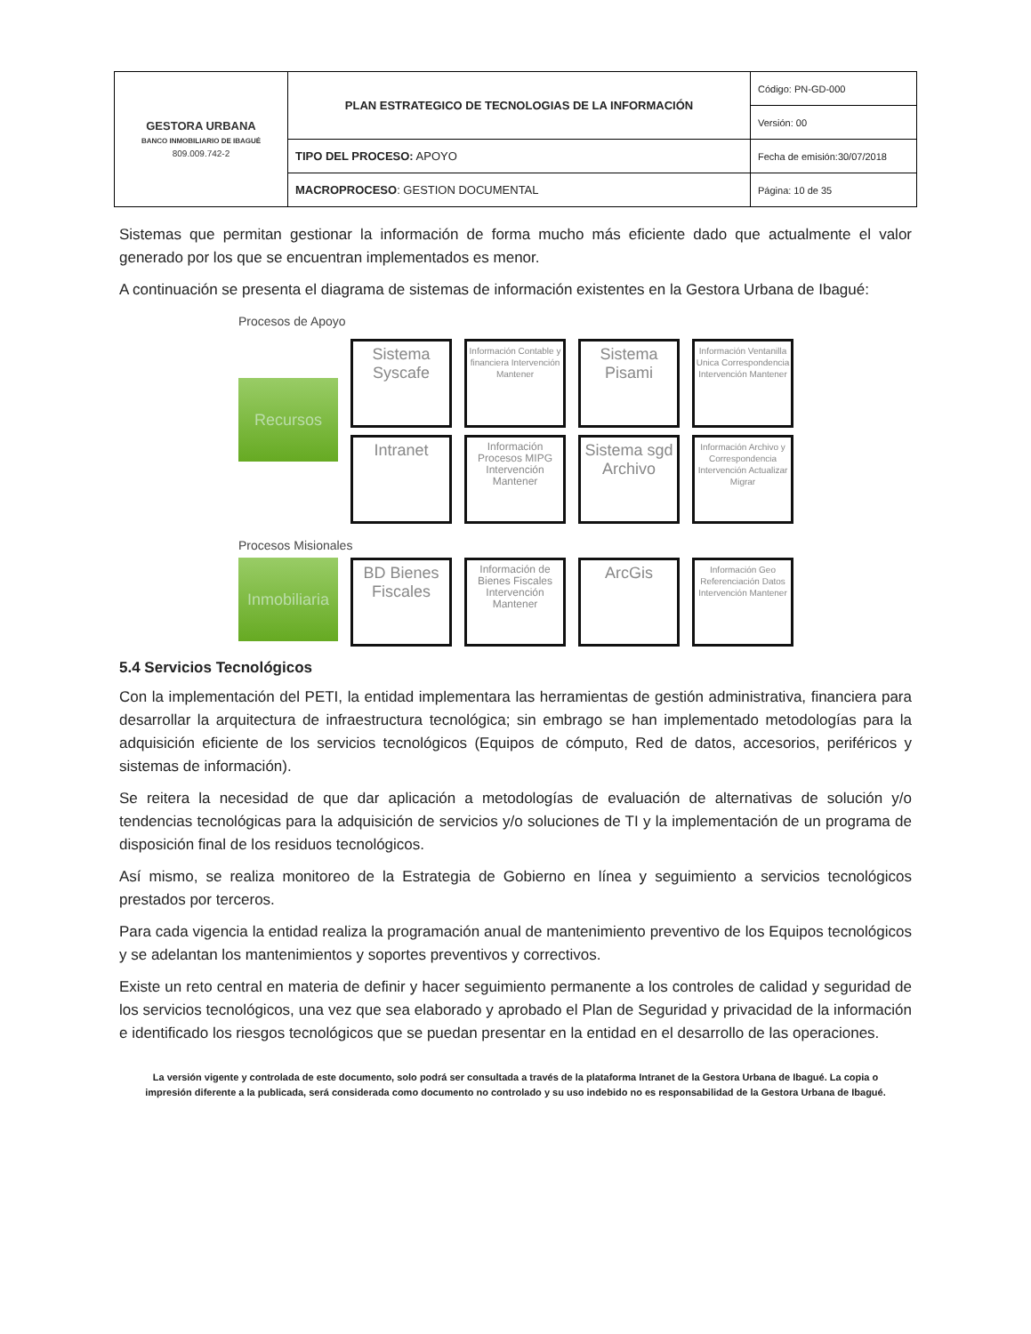| GESTORA URBANA BANCO INMOBILIARIO DE IBAGUÉ 809.009.742-2 | PLAN ESTRATEGICO DE TECNOLOGIAS DE LA INFORMACIÓN | Código: PN-GD-000 |
| | | Versión: 00 |
| | TIPO DEL PROCESO: APOYO | Fecha de emisión:30/07/2018 |
| | MACROPROCESO : GESTION DOCUMENTAL | Página: 10 de 35 |
Sistemas que permitan gestionar la información de forma mucho más eficiente dado que actualmente el valor generado por los que se encuentran implementados es menor.
A continuación se presenta el diagrama de sistemas de información existentes en la Gestora Urbana de Ibagué:
Procesos de Apoyo
Recursos
Sistema Syscafe
Información Contable y financiera Intervención Mantener
Sistema Pisami
Información Ventanilla Unica Correspondencia Intervención Mantener
Intranet
Información Procesos MIPG Intervención Mantener
Sistema sgd Archivo
Información Archivo y Correspondencia Intervención Actualizar Migrar
Procesos Misionales
Inmobiliaria
BD Bienes Fiscales
Información de Bienes Fiscales Intervención Mantener
ArcGis
Información Geo Referenciación Datos Intervención Mantener
5.4 Servicios Tecnológicos
Con la implementación del PETI, la entidad implementara las herramientas de gestión administrativa, financiera para desarrollar la arquitectura de infraestructura tecnológica; sin embrago se han implementado metodologías para la adquisición eficiente de los servicios tecnológicos (Equipos de cómputo, Red de datos, accesorios, periféricos y sistemas de información).
Se reitera la necesidad de que dar aplicación a metodologías de evaluación de alternativas de solución y/o tendencias tecnológicas para la adquisición de servicios y/o soluciones de TI y la implementación de un programa de disposición final de los residuos tecnológicos.
Así mismo, se realiza monitoreo de la Estrategia de Gobierno en línea y seguimiento a servicios tecnológicos prestados por terceros.
Para cada vigencia la entidad realiza la programación anual de mantenimiento preventivo de los Equipos tecnológicos y se adelantan los mantenimientos y soportes preventivos y correctivos.
Existe un reto central en materia de definir y hacer seguimiento permanente a los controles de calidad y seguridad de los servicios tecnológicos, una vez que sea elaborado y aprobado el Plan de Seguridad y privacidad de la información e identificado los riesgos tecnológicos que se puedan presentar en la entidad en el desarrollo de las operaciones.
La versión vigente y controlada de este documento, solo podrá ser consultada a través de la plataforma Intranet de la Gestora Urbana de Ibagué. La copia o impresión diferente a la publicada, será considerada como documento no controlado y su uso indebido no es responsabilidad de la Gestora Urbana de Ibagué.